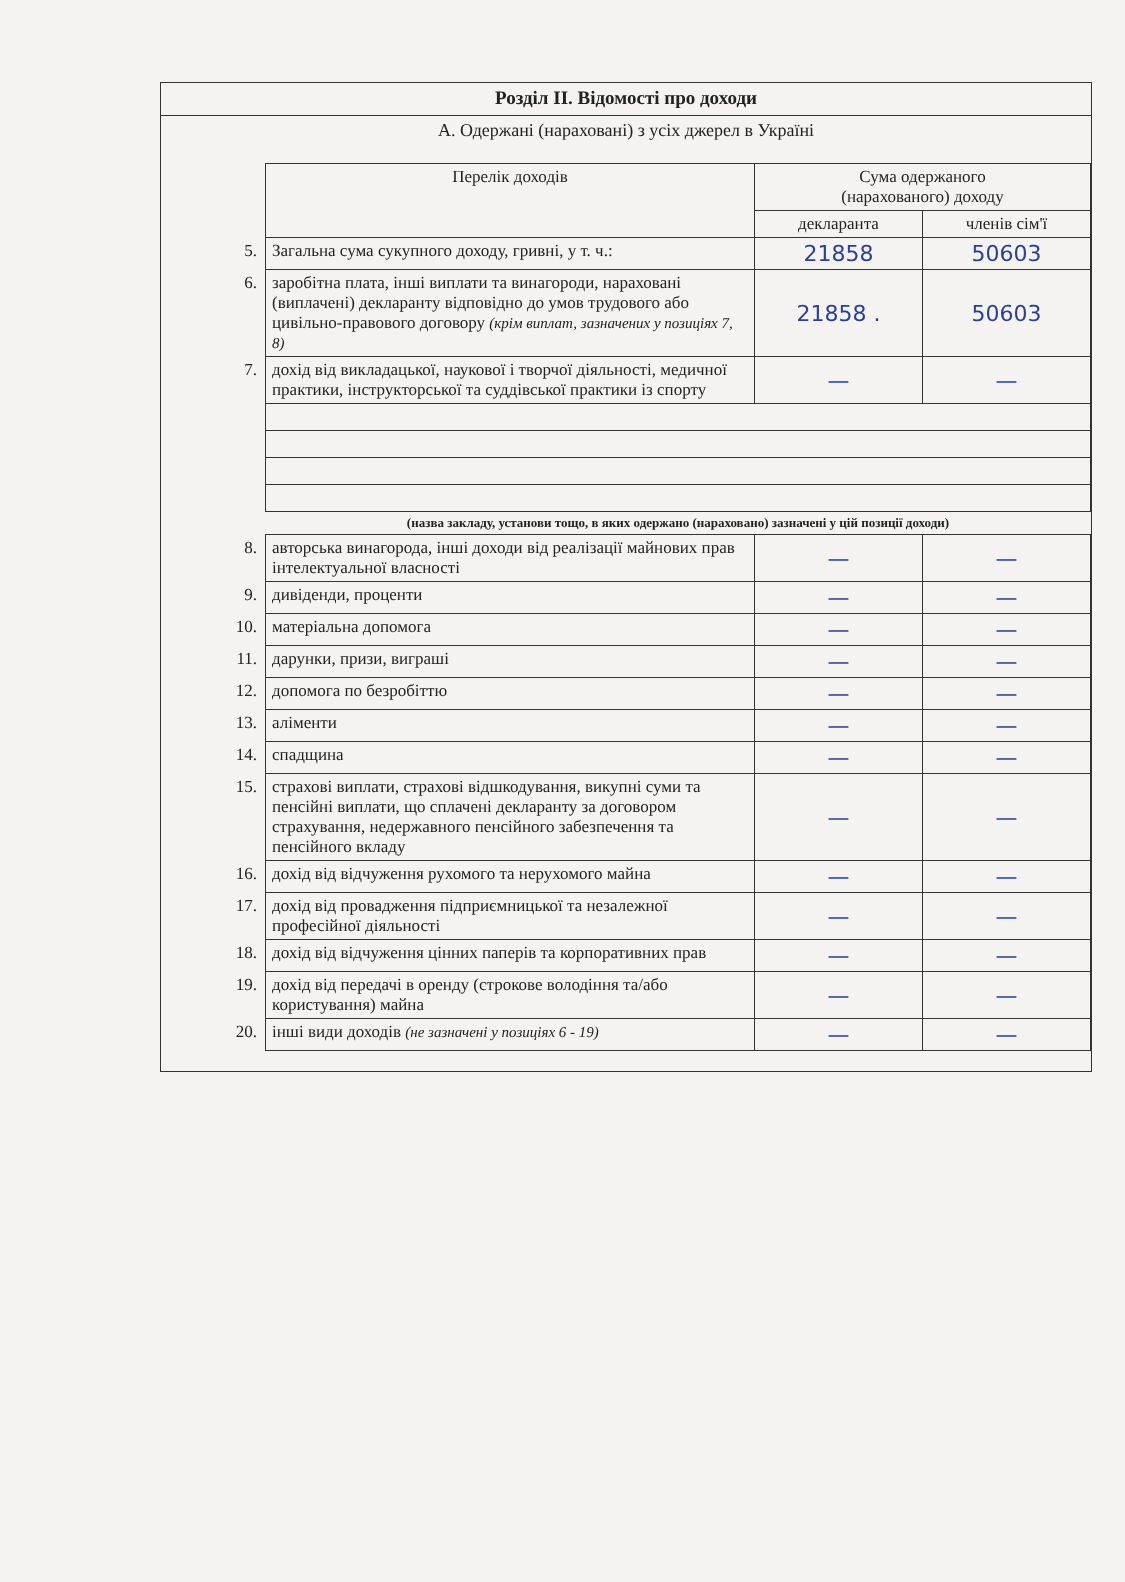Розділ II. Відомості про доходи
А. Одержані (нараховані) з усіх джерел в Україні
| | Перелік доходів | Сума одержаного (нарахованого) доходу | |
| | | декларанта | членів сім'ї |
| 5. | Загальна сума сукупного доходу, гривні, у т. ч.: | 21858 | 50603 |
| 6. | заробітна плата, інші виплати та винагороди, нараховані (виплачені) декларанту відповідно до умов трудового або цивільно-правового договору (крім виплат, зазначених у позиціях 7, 8) | 21858 . | 50603 |
| 7. | дохід від викладацької, наукової і творчої діяльності, медичної практики, інструкторської та суддівської практики із спорту | — | — |
| | (назва закладу, установи тощо, в яких одержано (нараховано) зазначені у цій позиції доходи) | | |
| 8. | авторська винагорода, інші доходи від реалізації майнових прав інтелектуальної власності | — | — |
| 9. | дивіденди, проценти | — | — |
| 10. | матеріальна допомога | — | — |
| 11. | дарунки, призи, виграші | — | — |
| 12. | допомога по безробіттю | — | — |
| 13. | аліменти | — | — |
| 14. | спадщина | — | — |
| 15. | страхові виплати, страхові відшкодування, викупні суми та пенсійні виплати, що сплачені декларанту за договором страхування, недержавного пенсійного забезпечення та пенсійного вкладу | — | — |
| 16. | дохід від відчуження рухомого та нерухомого майна | — | — |
| 17. | дохід від провадження підприємницької та незалежної професійної діяльності | — | — |
| 18. | дохід від відчуження цінних паперів та корпоративних прав | — | — |
| 19. | дохід від передачі в оренду (строкове володіння та/або користування) майна | — | — |
| 20. | інші види доходів (не зазначені у позиціях 6 - 19) | — | — |